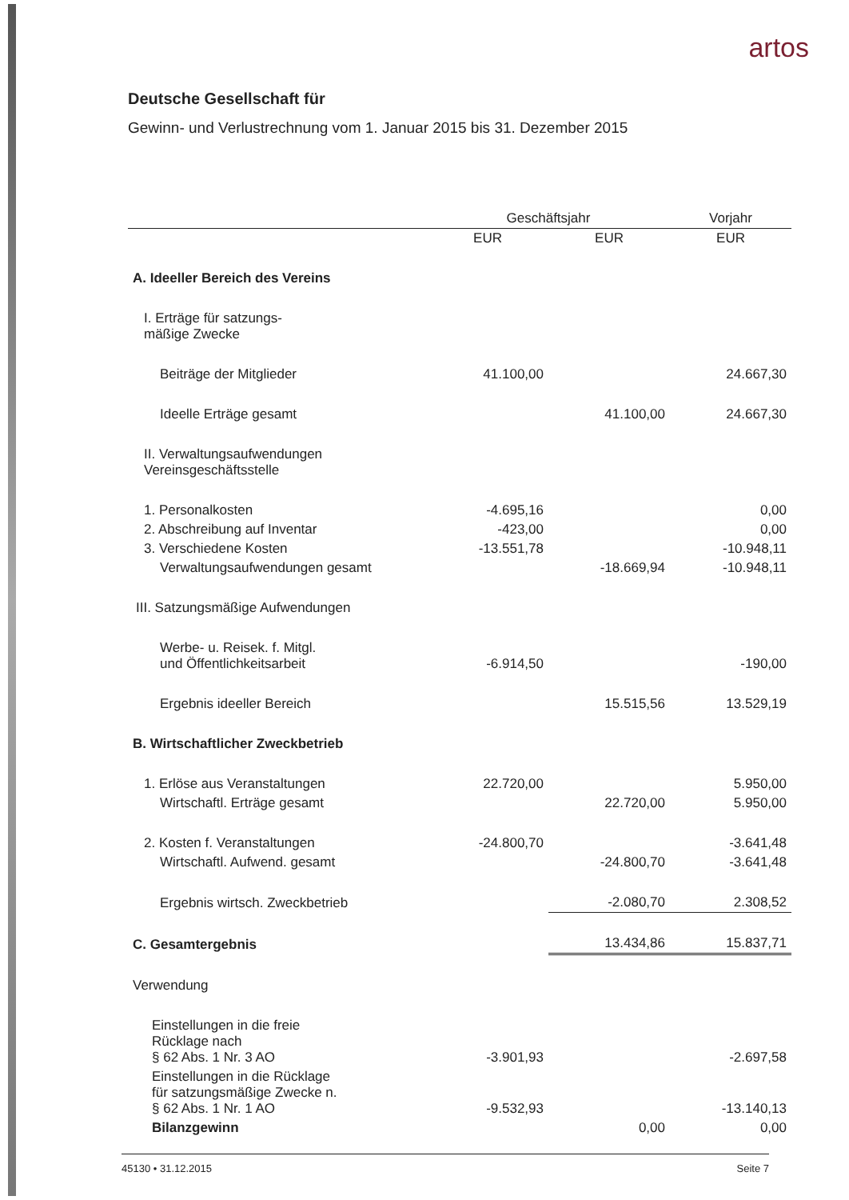artos
Deutsche Gesellschaft für
Gewinn- und Verlustrechnung vom 1. Januar 2015 bis 31. Dezember 2015
| | Geschäftsjahr | | Vorjahr |
| --- | --- | --- | --- |
| | EUR | EUR | EUR |
| A. Ideeller Bereich des Vereins | | | |
| I. Erträge für satzungs- mäßige Zwecke | | | |
| Beiträge der Mitglieder | 41.100,00 | | 24.667,30 |
| Ideelle Erträge gesamt | | 41.100,00 | 24.667,30 |
| II. Verwaltungsaufwendungen Vereinsgeschäftsstelle | | | |
| 1. Personalkosten | -4.695,16 | | 0,00 |
| 2. Abschreibung auf Inventar | -423,00 | | 0,00 |
| 3. Verschiedene Kosten | -13.551,78 | | -10.948,11 |
| Verwaltungsaufwendungen gesamt | | -18.669,94 | -10.948,11 |
| III. Satzungsmäßige Aufwendungen | | | |
| Werbe- u. Reisek. f. Mitgl. und Öffentlichkeitsarbeit | -6.914,50 | | -190,00 |
| Ergebnis ideeller Bereich | | 15.515,56 | 13.529,19 |
| B. Wirtschaftlicher Zweckbetrieb | | | |
| 1. Erlöse aus Veranstaltungen | 22.720,00 | | 5.950,00 |
| Wirtschaftl. Erträge gesamt | | 22.720,00 | 5.950,00 |
| 2. Kosten f. Veranstaltungen | -24.800,70 | | -3.641,48 |
| Wirtschaftl. Aufwend. gesamt | | -24.800,70 | -3.641,48 |
| Ergebnis wirtsch. Zweckbetrieb | | -2.080,70 | 2.308,52 |
| C. Gesamtergebnis | | 13.434,86 | 15.837,71 |
| Verwendung | | | |
| Einstellungen in die freie Rücklage nach § 62 Abs. 1 Nr. 3 AO | -3.901,93 | | -2.697,58 |
| Einstellungen in die Rücklage für satzungsmäßige Zwecke n. § 62 Abs. 1 Nr. 1 AO | -9.532,93 | | -13.140,13 |
| Bilanzgewinn | | 0,00 | 0,00 |
45130 • 31.12.2015 Seite 7